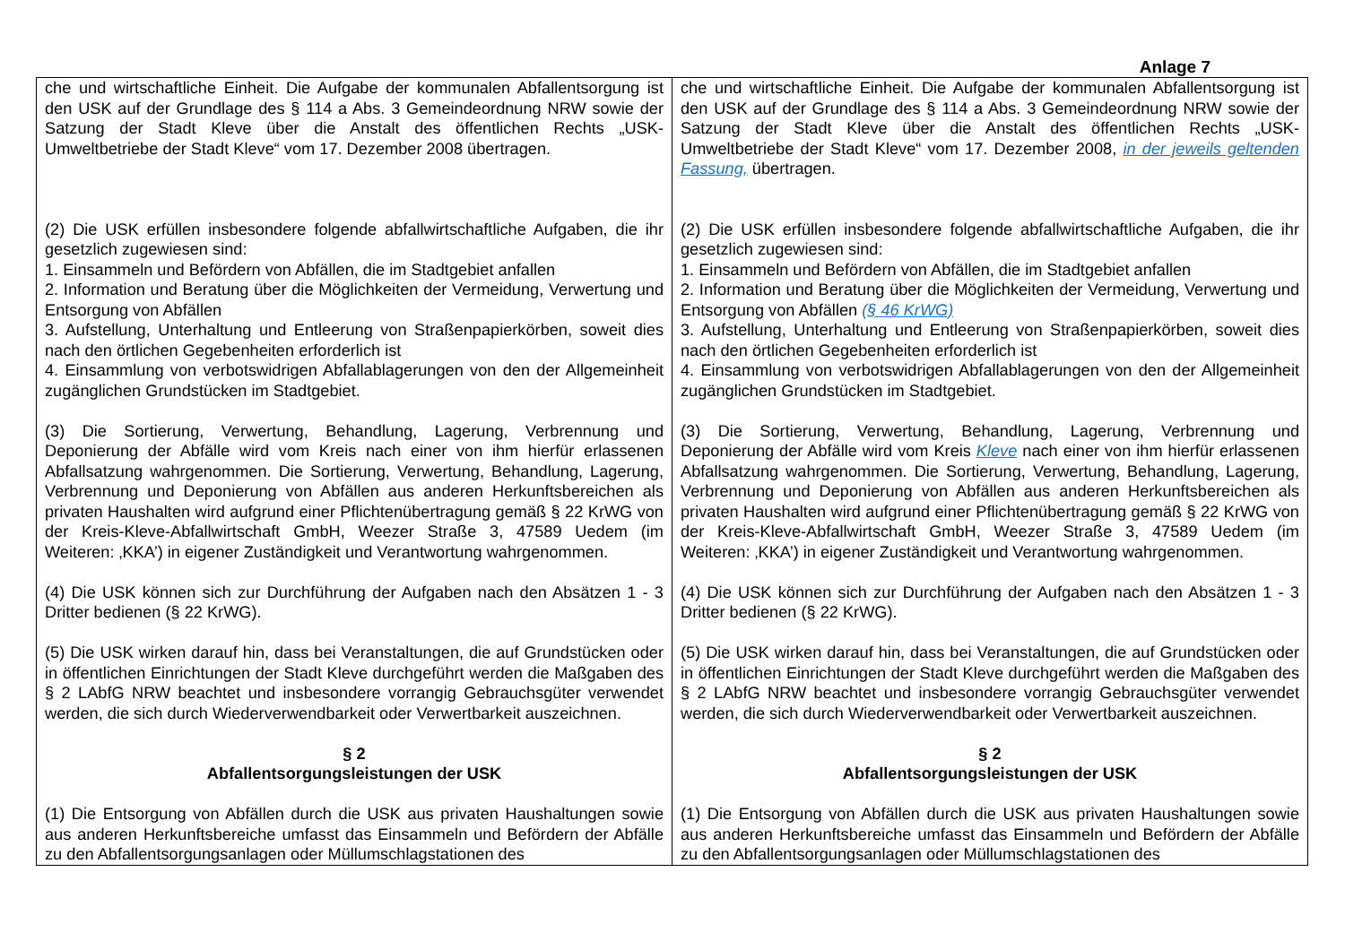Anlage 7
| che und wirtschaftliche Einheit. Die Aufgabe der kommunalen Abfallentsorgung ist den USK auf der Grundlage des § 114 a Abs. 3 Gemeindeordnung NRW sowie der Satzung der Stadt Kleve über die Anstalt des öffentlichen Rechts „USK-Umweltbetriebe der Stadt Kleve“ vom 17. Dezember 2008 übertragen. (2) Die USK erfüllen insbesondere folgende abfallwirtschaftliche Aufgaben, die ihr gesetzlich zugewiesen sind: 1. Einsammeln und Befördern von Abfällen, die im Stadtgebiet anfallen 2. Information und Beratung über die Möglichkeiten der Vermeidung, Verwertung und Entsorgung von Abfällen 3. Aufstellung, Unterhaltung und Entleerung von Straßenpapierkörben, soweit dies nach den örtlichen Gegebenheiten erforderlich ist 4. Einsammlung von verbotswidrigen Abfallablagerungen von den der Allgemeinheit zugänglichen Grundstücken im Stadtgebiet. (3) Die Sortierung, Verwertung, Behandlung, Lagerung, Verbrennung und Deponierung der Abfälle wird vom Kreis nach einer von ihm hierfür erlassenen Abfallsatzung wahrgenommen. Die Sortierung, Verwertung, Behandlung, Lagerung, Verbrennung und Deponierung von Abfällen aus anderen Herkunftsbereichen als privaten Haushalten wird aufgrund einer Pflichtenübertragung gemäß § 22 KrWG von der Kreis-Kleve-Abfallwirtschaft GmbH, Weezer Straße 3, 47589 Uedem (im Weiteren: ‚KKA’) in eigener Zuständigkeit und Verantwortung wahrgenommen. (4) Die USK können sich zur Durchführung der Aufgaben nach den Absätzen 1 - 3 Dritter bedienen (§ 22 KrWG). (5) Die USK wirken darauf hin, dass bei Veranstaltungen, die auf Grundstücken oder in öffentlichen Einrichtungen der Stadt Kleve durchgeführt werden die Maßgaben des § 2 LAbfG NRW beachtet und insbesondere vorrangig Gebrauchsgüter verwendet werden, die sich durch Wiederverwendbarkeit oder Verwertbarkeit auszeichnen. § 2 Abfallentsorgungsleistungen der USK (1) Die Entsorgung von Abfällen durch die USK aus privaten Haushaltungen sowie aus anderen Herkunftsbereiche umfasst das Einsammeln und Befördern der Abfälle zu den Abfallentsorgungsanlagen oder Müllumschlagstationen des | che und wirtschaftliche Einheit. Die Aufgabe der kommunalen Abfallentsorgung ist den USK auf der Grundlage des § 114 a Abs. 3 Gemeindeordnung NRW sowie der Satzung der Stadt Kleve über die Anstalt des öffentlichen Rechts „USK-Umweltbetriebe der Stadt Kleve“ vom 17. Dezember 2008, in der jeweils geltenden Fassung, übertragen. (2) Die USK erfüllen insbesondere folgende abfallwirtschaftliche Aufgaben, die ihr gesetzlich zugewiesen sind: 1. Einsammeln und Befördern von Abfällen, die im Stadtgebiet anfallen 2. Information und Beratung über die Möglichkeiten der Vermeidung, Verwertung und Entsorgung von Abfällen (§ 46 KrWG) 3. Aufstellung, Unterhaltung und Entleerung von Straßenpapierkörben, soweit dies nach den örtlichen Gegebenheiten erforderlich ist 4. Einsammlung von verbotswidrigen Abfallablagerungen von den der Allgemeinheit zugänglichen Grundstücken im Stadtgebiet. (3) Die Sortierung, Verwertung, Behandlung, Lagerung, Verbrennung und Deponierung der Abfälle wird vom Kreis Kleve nach einer von ihm hierfür erlassenen Abfallsatzung wahrgenommen. Die Sortierung, Verwertung, Behandlung, Lagerung, Verbrennung und Deponierung von Abfällen aus anderen Herkunftsbereichen als privaten Haushalten wird aufgrund einer Pflichtenübertragung gemäß § 22 KrWG von der Kreis-Kleve-Abfallwirtschaft GmbH, Weezer Straße 3, 47589 Uedem (im Weiteren: ‚KKA’) in eigener Zuständigkeit und Verantwortung wahrgenommen. (4) Die USK können sich zur Durchführung der Aufgaben nach den Absätzen 1 - 3 Dritter bedienen (§ 22 KrWG). (5) Die USK wirken darauf hin, dass bei Veranstaltungen, die auf Grundstücken oder in öffentlichen Einrichtungen der Stadt Kleve durchgeführt werden die Maßgaben des § 2 LAbfG NRW beachtet und insbesondere vorrangig Gebrauchsgüter verwendet werden, die sich durch Wiederverwendbarkeit oder Verwertbarkeit auszeichnen. § 2 Abfallentsorgungsleistungen der USK (1) Die Entsorgung von Abfällen durch die USK aus privaten Haushaltungen sowie aus anderen Herkunftsbereiche umfasst das Einsammeln und Befördern der Abfälle zu den Abfallentsorgungsanlagen oder Müllumschlagstationen des |